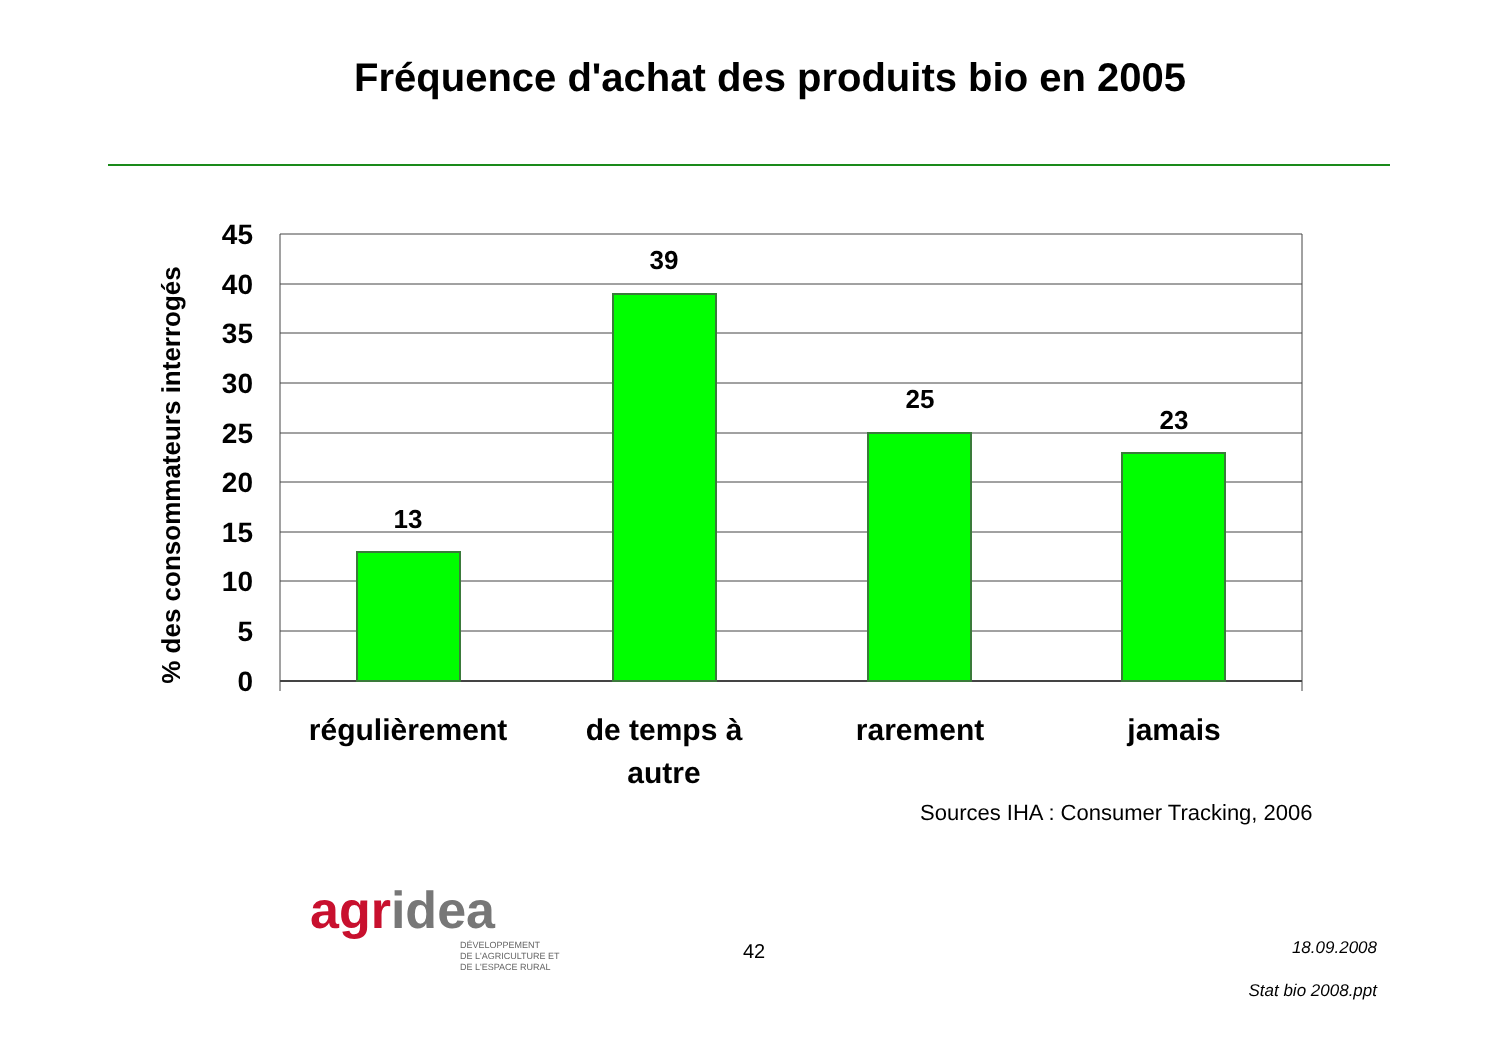Fréquence d'achat des produits bio en 2005
% des consommateurs interrogés
45
40
35
30
25
20
15
10
5
0
13
39
25
23
régulièrement
de temps à
autre
rarement
jamais
Sources IHA : Consumer Tracking, 2006
agridea
DÉVELOPPEMENT
DE L'AGRICULTURE ET
DE L'ESPACE RURAL
42 18.09.2008
Stat bio 2008.ppt